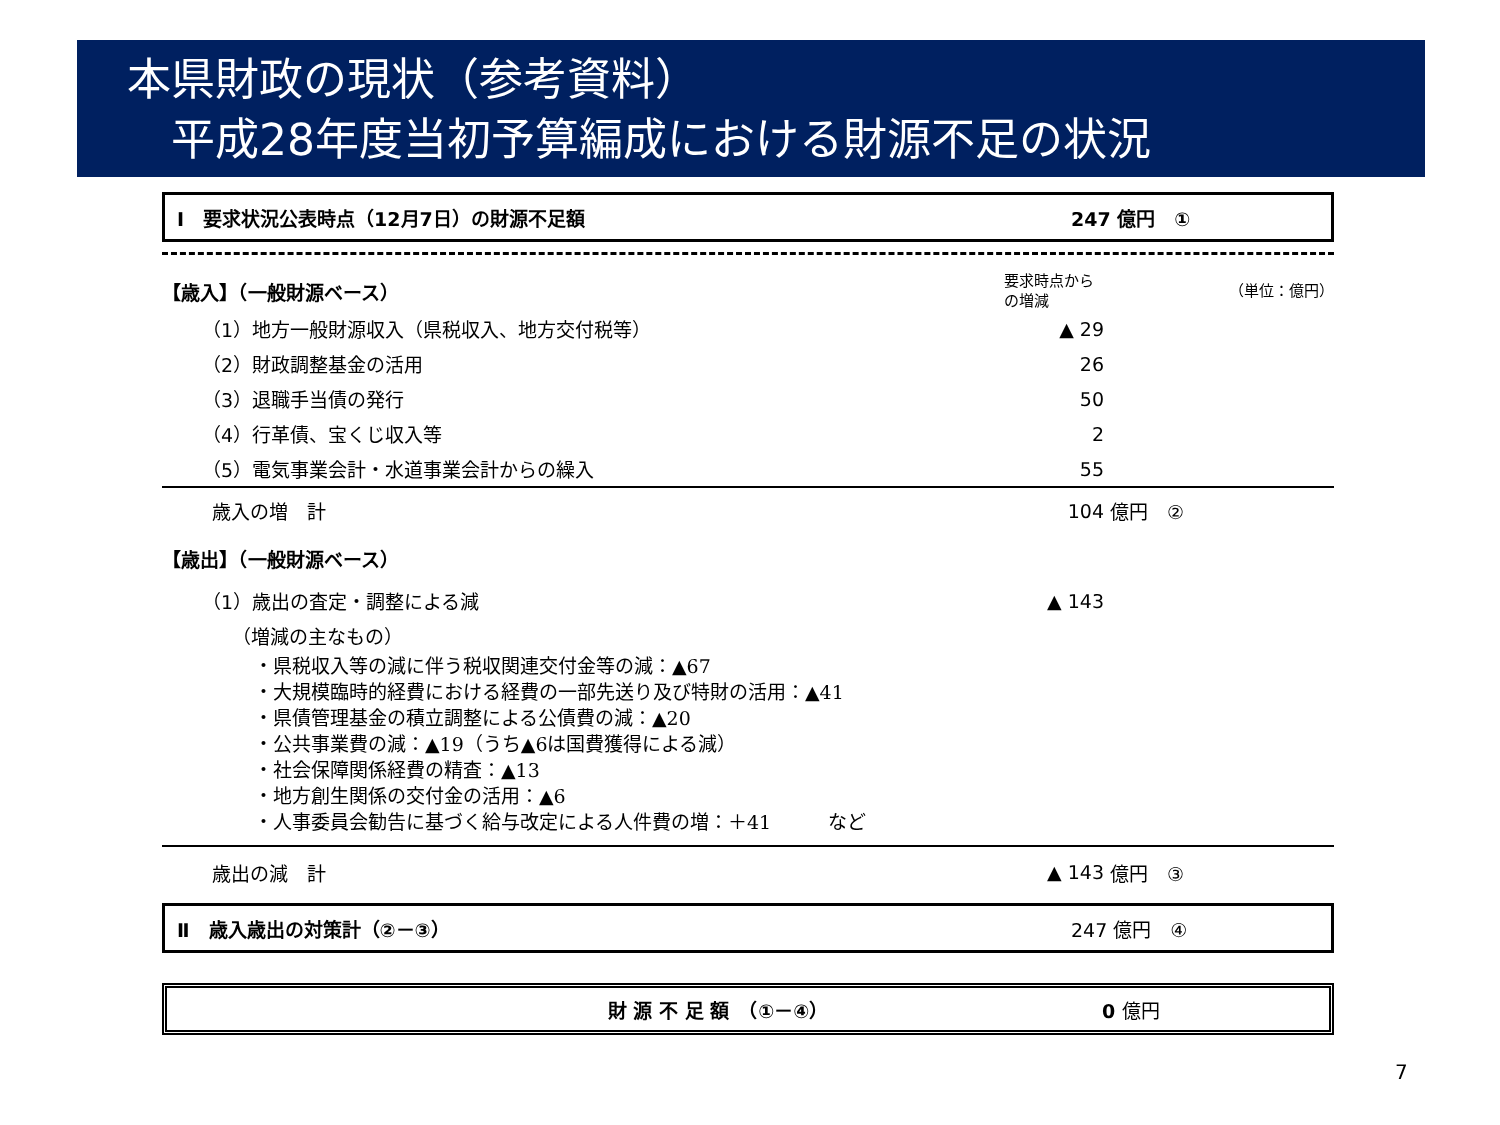本県財政の現状（参考資料）
　平成28年度当初予算編成における財源不足の状況
Ⅰ　要求状況公表時点（12月7日）の財源不足額 247 億円　①
| 【歳入】（一般財源ベース） | 要求時点から の増減 | （単位：億円） |
| （1）地方一般財源収入（県税収入、地方交付税等） | ▲ 29 | |
| （2）財政調整基金の活用 | 26 | |
| （3）退職手当債の発行 | 50 | |
| （4）行革債、宝くじ収入等 | 2 | |
| （5）電気事業会計・水道事業会計からの繰入 | 55 | |
| 歳入の増 計 | 104 | 億円 ② |
| 【歳出】（一般財源ベース） | | |
| （1）歳出の査定・調整による減 | ▲ 143 | |
| （増減の主なもの） | | |
・県税収入等の減に伴う税収関連交付金等の減：▲67
・大規模臨時的経費における経費の一部先送り及び特財の活用：▲41
・県債管理基金の積立調整による公債費の減：▲20
・公共事業費の減：▲19（うち▲6は国費獲得による減）
・社会保障関係経費の精査：▲13
・地方創生関係の交付金の活用：▲6
・人事委員会勧告に基づく給与改定による人件費の増：＋41　　　など
| 歳出の減 計 | ▲ 143 | 億円 ③ |
Ⅱ　歳入歳出の対策計（②－③） 247 億円　④
財 源 不 足 額　（①－④） 0 億円
7